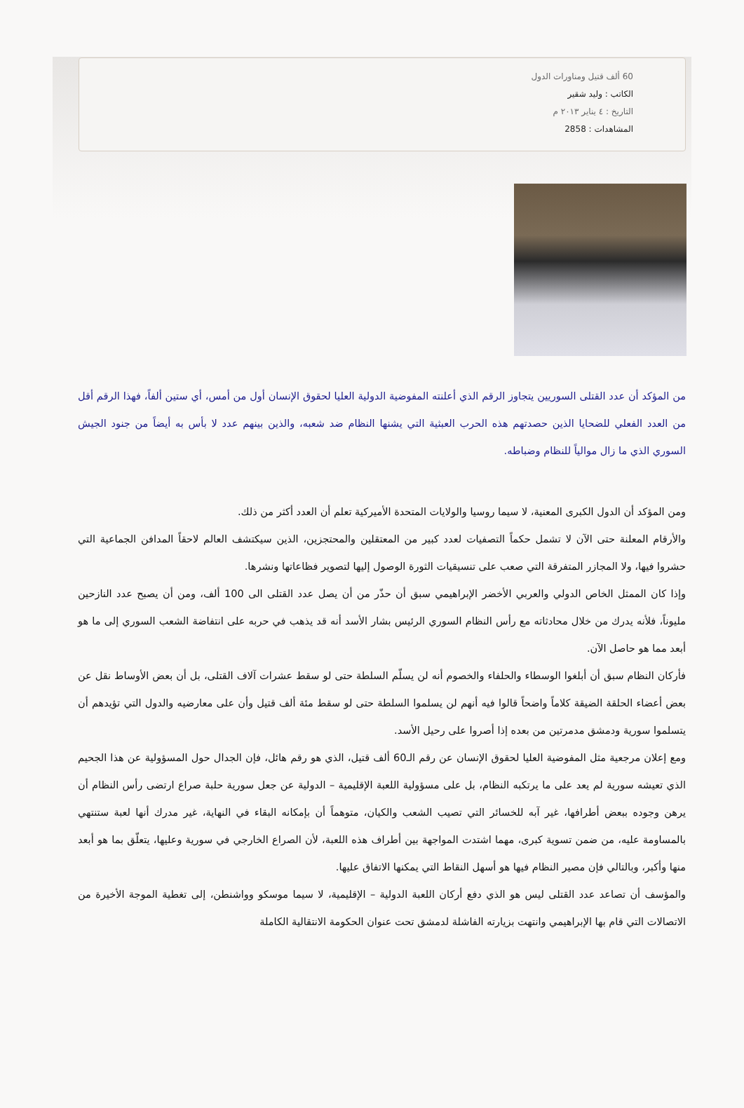60 ألف قتيل ومناورات الدول
الكاتب : وليد شقير
التاريخ : ٤ يناير ٢٠١٣ م
المشاهدات : 2858
من المؤكد أن عدد القتلى السوريين يتجاوز الرقم الذي أعلنته المفوضية الدولية العليا لحقوق الإنسان أول من أمس، أي ستين ألفاً، فهذا الرقم أقل من العدد الفعلي للضحايا الذين حصدتهم هذه الحرب العبثية التي يشنها النظام ضد شعبه، والذين بينهم عدد لا بأس به أيضاً من جنود الجيش السوري الذي ما زال موالياً للنظام وضباطه.
ومن المؤكد أن الدول الكبرى المعنية، لا سيما روسيا والولايات المتحدة الأميركية تعلم أن العدد أكثر من ذلك.
والأرقام المعلنة حتى الآن لا تشمل حكماً التصفيات لعدد كبير من المعتقلين والمحتجزين، الذين سيكتشف العالم لاحقاً المدافن الجماعية التي حشروا فيها، ولا المجازر المتفرقة التي صعب على تنسيقيات الثورة الوصول إليها لتصوير فظاعاتها ونشرها.
وإذا كان الممثل الخاص الدولي والعربي الأخضر الإبراهيمي سبق أن حذّر من أن يصل عدد القتلى الى 100 ألف، ومن أن يصبح عدد النازحين مليوناً، فلأنه يدرك من خلال محادثاته مع رأس النظام السوري الرئيس بشار الأسد أنه قد يذهب في حربه على انتفاضة الشعب السوري إلى ما هو أبعد مما هو حاصل الآن.
فأركان النظام سبق أن أبلغوا الوسطاء والحلفاء والخصوم أنه لن يسلّم السلطة حتى لو سقط عشرات آلاف القتلى، بل أن بعض الأوساط نقل عن بعض أعضاء الحلقة الضيقة كلاماً واضحاً قالوا فيه أنهم لن يسلموا السلطة حتى لو سقط مئة ألف قتيل وأن على معارضيه والدول التي تؤيدهم أن يتسلموا سورية ودمشق مدمرتين من بعده إذا أصروا على رحيل الأسد.
ومع إعلان مرجعية مثل المفوضية العليا لحقوق الإنسان عن رقم الـ60 ألف قتيل، الذي هو رقم هائل، فإن الجدال حول المسؤولية عن هذا الجحيم الذي تعيشه سورية لم يعد على ما يرتكبه النظام، بل على مسؤولية اللعبة الإقليمية – الدولية عن جعل سورية حلبة صراع ارتضى رأس النظام أن يرهن وجوده ببعض أطرافها، غير آبه للخسائر التي تصيب الشعب والكيان، متوهماً أن بإمكانه البقاء في النهاية، غير مدرك أنها لعبة ستنتهي بالمساومة عليه، من ضمن تسوية كبرى، مهما اشتدت المواجهة بين أطراف هذه اللعبة، لأن الصراع الخارجي في سورية وعليها، يتعلّق بما هو أبعد منها وأكبر، وبالتالي فإن مصير النظام فيها هو أسهل النقاط التي يمكنها الاتفاق عليها.
والمؤسف أن تصاعد عدد القتلى ليس هو الذي دفع أركان اللعبة الدولية – الإقليمية، لا سيما موسكو وواشنطن، إلى تغطية الموجة الأخيرة من الاتصالات التي قام بها الإبراهيمي وانتهت بزيارته الفاشلة لدمشق تحت عنوان الحكومة الانتقالية الكاملة